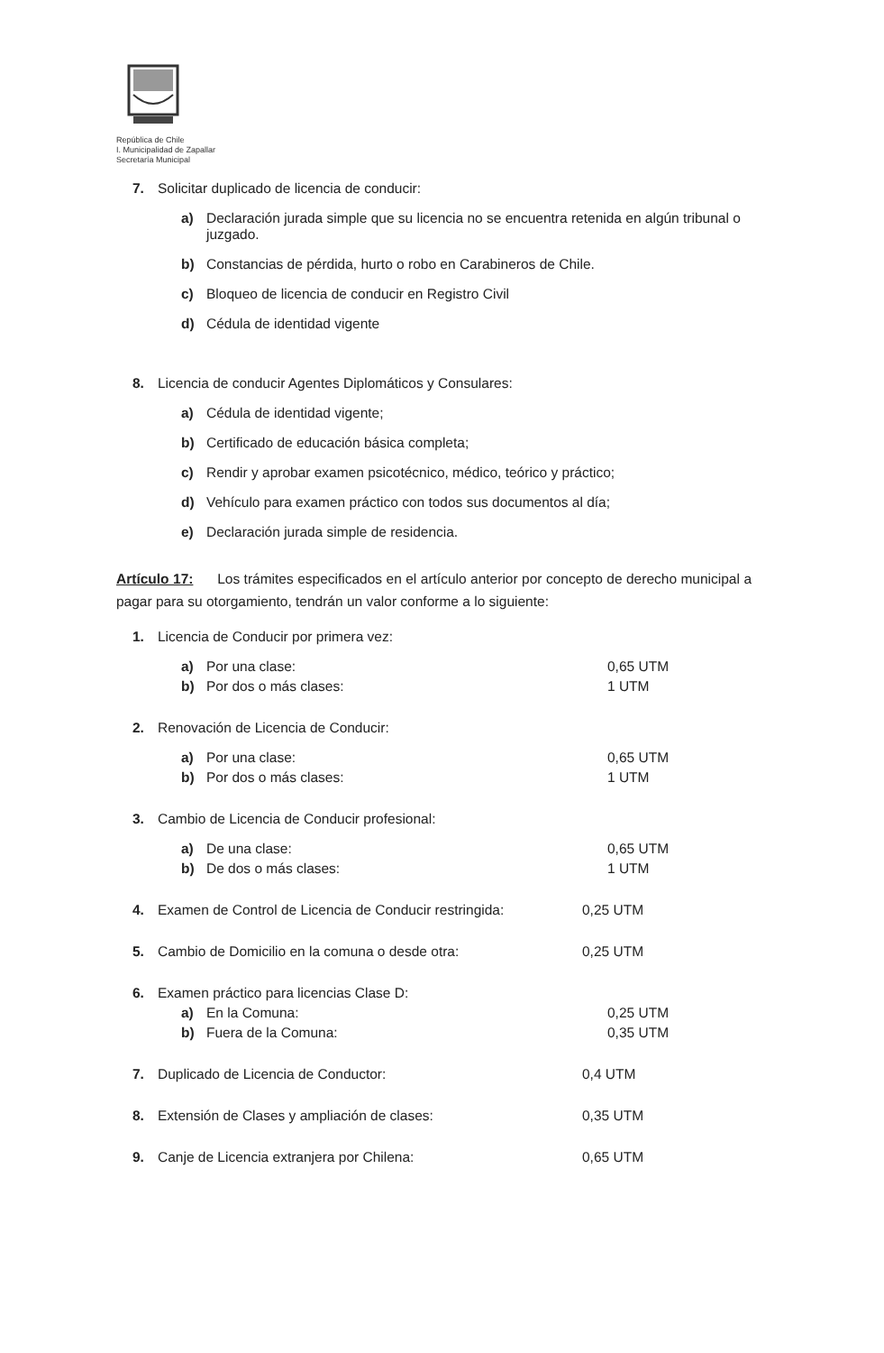República de Chile
I. Municipalidad de Zapallar
Secretaría Municipal
7. Solicitar duplicado de licencia de conducir:
a) Declaración jurada simple que su licencia no se encuentra retenida en algún tribunal o juzgado.
b) Constancias de pérdida, hurto o robo en Carabineros de Chile.
c) Bloqueo de licencia de conducir en Registro Civil
d) Cédula de identidad vigente
8. Licencia de conducir Agentes Diplomáticos y Consulares:
a) Cédula de identidad vigente;
b) Certificado de educación básica completa;
c) Rendir y aprobar examen psicotécnico, médico, teórico y práctico;
d) Vehículo para examen práctico con todos sus documentos al día;
e) Declaración jurada simple de residencia.
Artículo 17: Los trámites especificados en el artículo anterior por concepto de derecho municipal a pagar para su otorgamiento, tendrán un valor conforme a lo siguiente:
1. Licencia de Conducir por primera vez:
a) Por una clase: 0,65 UTM
b) Por dos o más clases: 1 UTM
2. Renovación de Licencia de Conducir:
a) Por una clase: 0,65 UTM
b) Por dos o más clases: 1 UTM
3. Cambio de Licencia de Conducir profesional:
a) De una clase: 0,65 UTM
b) De dos o más clases: 1 UTM
4. Examen de Control de Licencia de Conducir restringida: 0,25 UTM
5. Cambio de Domicilio en la comuna o desde otra: 0,25 UTM
6. Examen práctico para licencias Clase D:
a) En la Comuna: 0,25 UTM
b) Fuera de la Comuna: 0,35 UTM
7. Duplicado de Licencia de Conductor: 0,4 UTM
8. Extensión de Clases y ampliación de clases: 0,35 UTM
9. Canje de Licencia extranjera por Chilena: 0,65 UTM